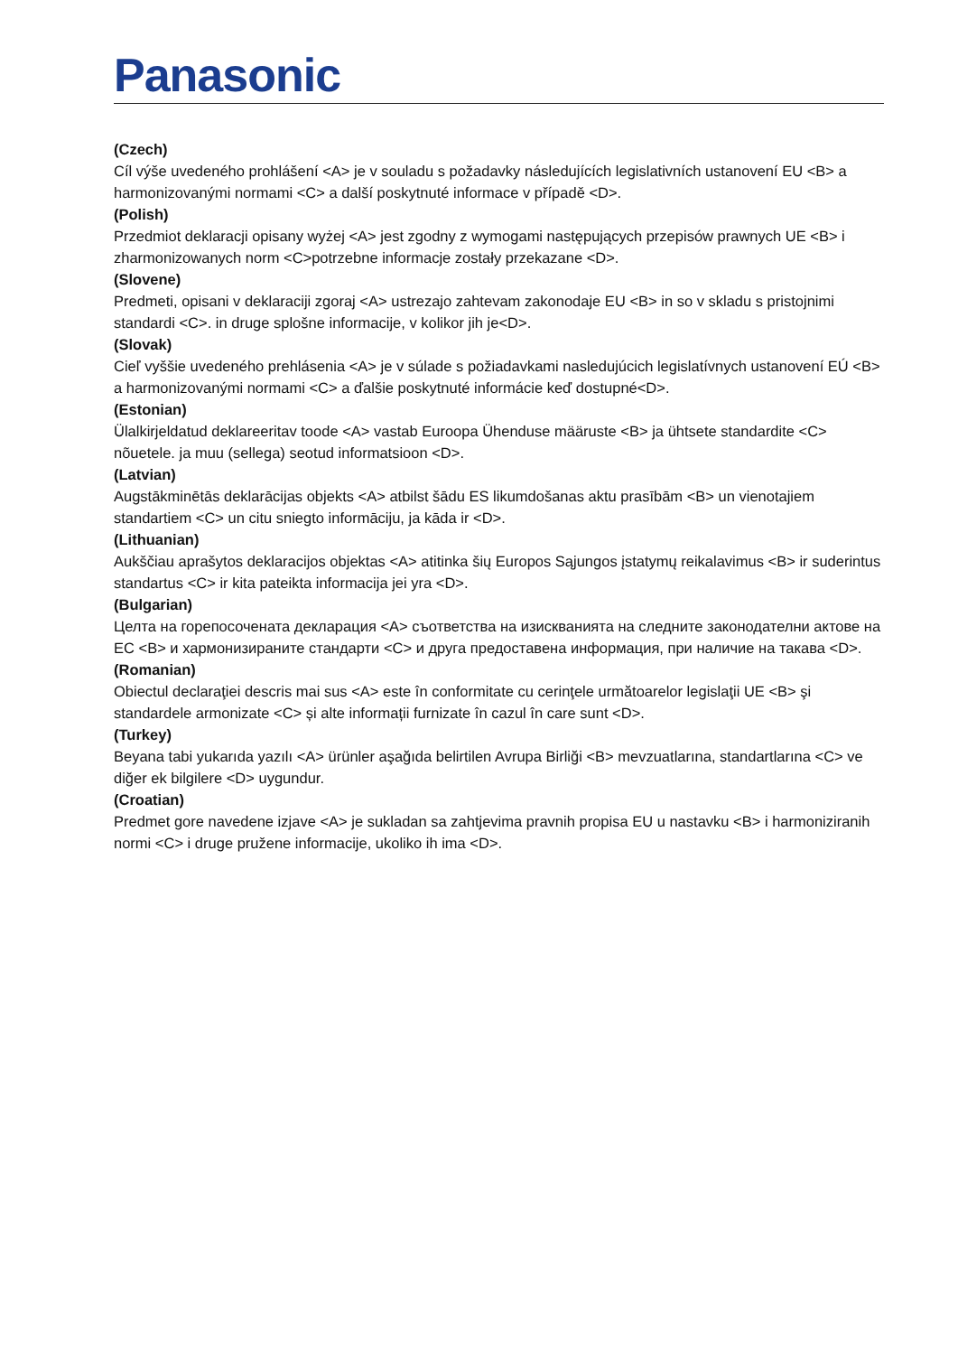Panasonic
(Czech)
Cíl výše uvedeného prohlášení <A> je v souladu s požadavky následujících legislativních ustanovení EU <B> a harmonizovanými normami <C> a další poskytnuté informace v případě <D>.
(Polish)
Przedmiot deklaracji opisany wyżej <A> jest zgodny z wymogami następujących przepisów prawnych UE <B> i zharmonizowanych norm <C>potrzebne informacje zostały przekazane <D>.
(Slovene)
Predmeti, opisani v deklaraciji zgoraj <A> ustrezajo zahtevam zakonodaje EU <B> in so v skladu s pristojnimi standardi <C>. in druge splošne informacije, v kolikor jih je<D>.
(Slovak)
Cieľ vyššie uvedeného prehlásenia <A> je v súlade s požiadavkami nasledujúcich legislatívnych ustanovení EÚ <B> a harmonizovanými normami <C> a ďalšie poskytnuté informácie keď dostupné<D>.
(Estonian)
Ülalkirjeldatud deklareeritav toode <A> vastab Euroopa Ühenduse määruste <B> ja ühtsete standardite <C> nõuetele. ja muu (sellega) seotud informatsioon <D>.
(Latvian)
Augstākminētās deklarācijas objekts <A> atbilst šādu ES likumdošanas aktu prasībām <B> un vienotajiem standartiem <C> un citu sniegto informāciju, ja kāda ir <D>.
(Lithuanian)
Aukščiau aprašytos deklaracijos objektas <A> atitinka šių Europos Sąjungos įstatymų reikalavimus <B> ir suderintus standartus <C> ir kita pateikta informacija jei yra <D>.
(Bulgarian)
Целта на горепосочената декларация <A> съответства на изискванията на следните законодателни актове на ЕС <B> и хармонизираните стандарти <C> и друга предоставена информация, при наличие на такава <D>.
(Romanian)
Obiectul declaraţiei descris mai sus <A> este în conformitate cu cerinţele următoarelor legislaţii UE <B> şi standardele armonizate <C> și alte informații furnizate în cazul în care sunt <D>.
(Turkey)
Beyana tabi yukarıda yazılı <A> ürünler aşağıda belirtilen Avrupa Birliği <B> mevzuatlarına, standartlarına <C> ve diğer ek bilgilere <D> uygundur.
(Croatian)
Predmet gore navedene izjave <A> je sukladan sa zahtjevima pravnih propisa EU u nastavku <B> i harmoniziranih normi <C> i druge pružene informacije, ukoliko ih ima <D>.